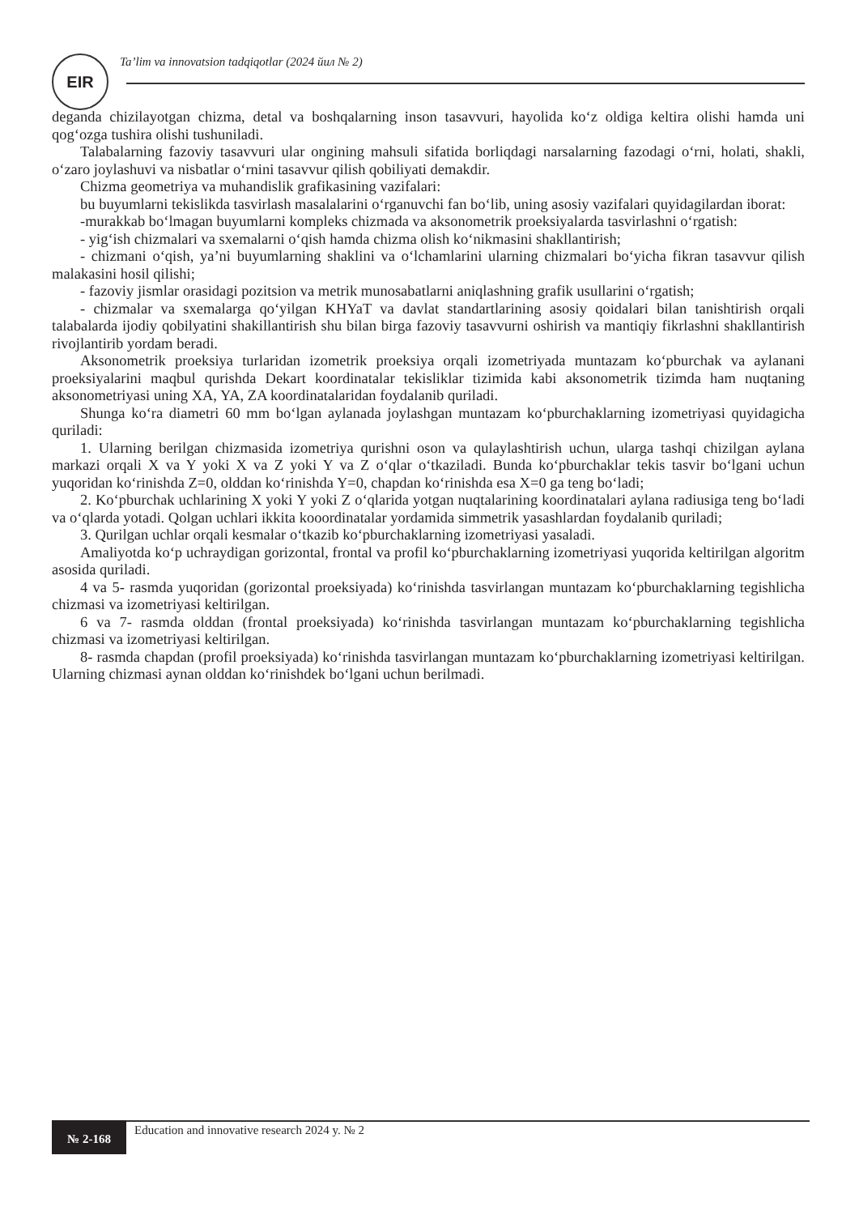EIR
Ta’lim va innovatsion tadqiqotlar (2024 йил № 2)
deganda chizilayotgan chizma, detal va boshqalarning inson tasavvuri, hayolida ko‘z oldiga keltira olishi hamda uni qog‘ozga tushira olishi tushuniladi.
Talabalarning fazoviy tasavvuri ular ongining mahsuli sifatida borliqdagi narsalarning fazodagi o‘rni, holati, shakli, o‘zaro joylashuvi va nisbatlar o‘rnini tasavvur qilish qobiliyati demakdir.
Chizma geometriya va muhandislik grafikasining vazifalari:
bu buyumlarni tekislikda tasvirlash masalalarini o‘rganuvchi fan bo‘lib, uning asosiy vazifalari quyidagilardan iborat:
-murakkab bo‘lmagan buyumlarni kompleks chizmada va aksonometrik proeksiyalarda tasvirlashni o‘rgatish:
- yig‘ish chizmalari va sxemalarni o‘qish hamda chizma olish ko‘nikmasini shakllantirish;
- chizmani o‘qish, ya’ni buyumlarning shaklini va o‘lchamlarini ularning chizmalari bo‘yicha fikran tasavvur qilish malakasini hosil qilishi;
- fazoviy jismlar orasidagi pozitsion va metrik munosabatlarni aniqlashning grafik usullarini o‘rgatish;
- chizmalar va sxemalarga qo‘yilgan KHYaT va davlat standartlarining asosiy qoidalari bilan tanishtirish orqali talabalarda ijodiy qobilyatini shakillantirish shu bilan birga fazoviy tasavvurni oshirish va mantiqiy fikrlashni shakllantirish rivojlantirib yordam beradi.
Aksonometrik proeksiya turlaridan izometrik proeksiya orqali izometriyada muntazam ko‘pburchak va aylanani proeksiyalarini maqbul qurishda Dekart koordinatalar tekisliklar tizimida kabi aksonometrik tizimda ham nuqtaning aksonometriyasi uning XA, YA, ZA koordinatalaridan foydalanib quriladi.
Shunga ko‘ra diametri 60 mm bo‘lgan aylanada joylashgan muntazam ko‘pburchaklarning izometriyasi quyidagicha quriladi:
1. Ularning berilgan chizmasida izometriya qurishni oson va qulaylashtirish uchun, ularga tashqi chizilgan aylana markazi orqali X va Y yoki X va Z yoki Y va Z o‘qlar o‘tkaziladi. Bunda ko‘pburchaklar tekis tasvir bo‘lgani uchun yuqoridan ko‘rinishda Z=0, olddan ko‘rinishda Y=0, chapdan ko‘rinishda esa X=0 ga teng bo‘ladi;
2. Ko‘pburchak uchlarining X yoki Y yoki Z o‘qlarida yotgan nuqtalarining koordinatalari aylana radiusiga teng bo‘ladi va o‘qlarda yotadi. Qolgan uchlari ikkita kooordinatalar yordamida simmetrik yasashlardan foydalanib quriladi;
3. Qurilgan uchlar orqali kesmalar o‘tkazib ko‘pburchaklarning izometriyasi yasaladi.
Amaliyotda ko‘p uchraydigan gorizontal, frontal va profil ko‘pburchaklarning izometriyasi yuqorida keltirilgan algoritm asosida quriladi.
4 va 5- rasmda yuqoridan (gorizontal proeksiyada) ko‘rinishda tasvirlangan muntazam ko‘pburchaklarning tegishlicha chizmasi va izometriyasi keltirilgan.
6 va 7- rasmda olddan (frontal proeksiyada) ko‘rinishda tasvirlangan muntazam ko‘pburchaklarning tegishlicha chizmasi va izometriyasi keltirilgan.
8- rasmda chapdan (profil proeksiyada) ko‘rinishda tasvirlangan muntazam ko‘pburchaklarning izometriyasi keltirilgan. Ularning chizmasi aynan olddan ko‘rinishdek bo‘lgani uchun berilmadi.
№ 2-168
Education and innovative research 2024 y. № 2